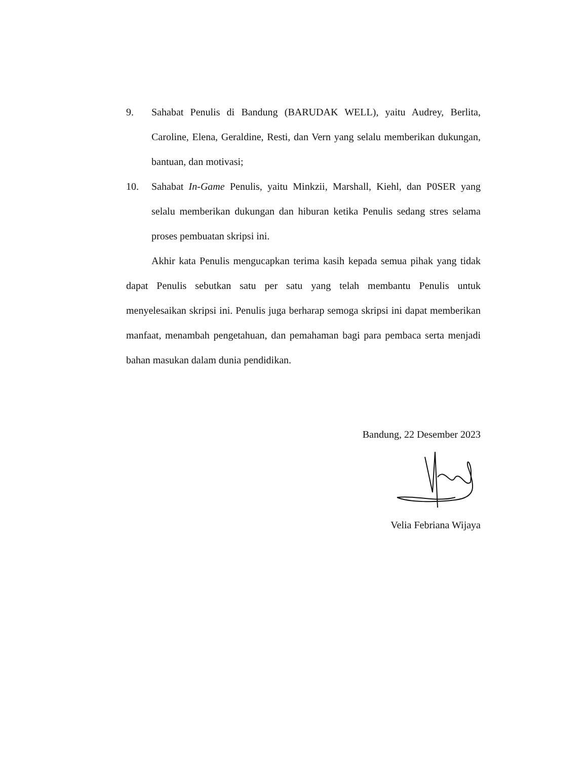9. Sahabat Penulis di Bandung (BARUDAK WELL), yaitu Audrey, Berlita, Caroline, Elena, Geraldine, Resti, dan Vern yang selalu memberikan dukungan, bantuan, dan motivasi;
10. Sahabat In-Game Penulis, yaitu Minkzii, Marshall, Kiehl, dan P0SER yang selalu memberikan dukungan dan hiburan ketika Penulis sedang stres selama proses pembuatan skripsi ini.
Akhir kata Penulis mengucapkan terima kasih kepada semua pihak yang tidak dapat Penulis sebutkan satu per satu yang telah membantu Penulis untuk menyelesaikan skripsi ini. Penulis juga berharap semoga skripsi ini dapat memberikan manfaat, menambah pengetahuan, dan pemahaman bagi para pembaca serta menjadi bahan masukan dalam dunia pendidikan.
Bandung, 22 Desember 2023
Velia Febriana Wijaya